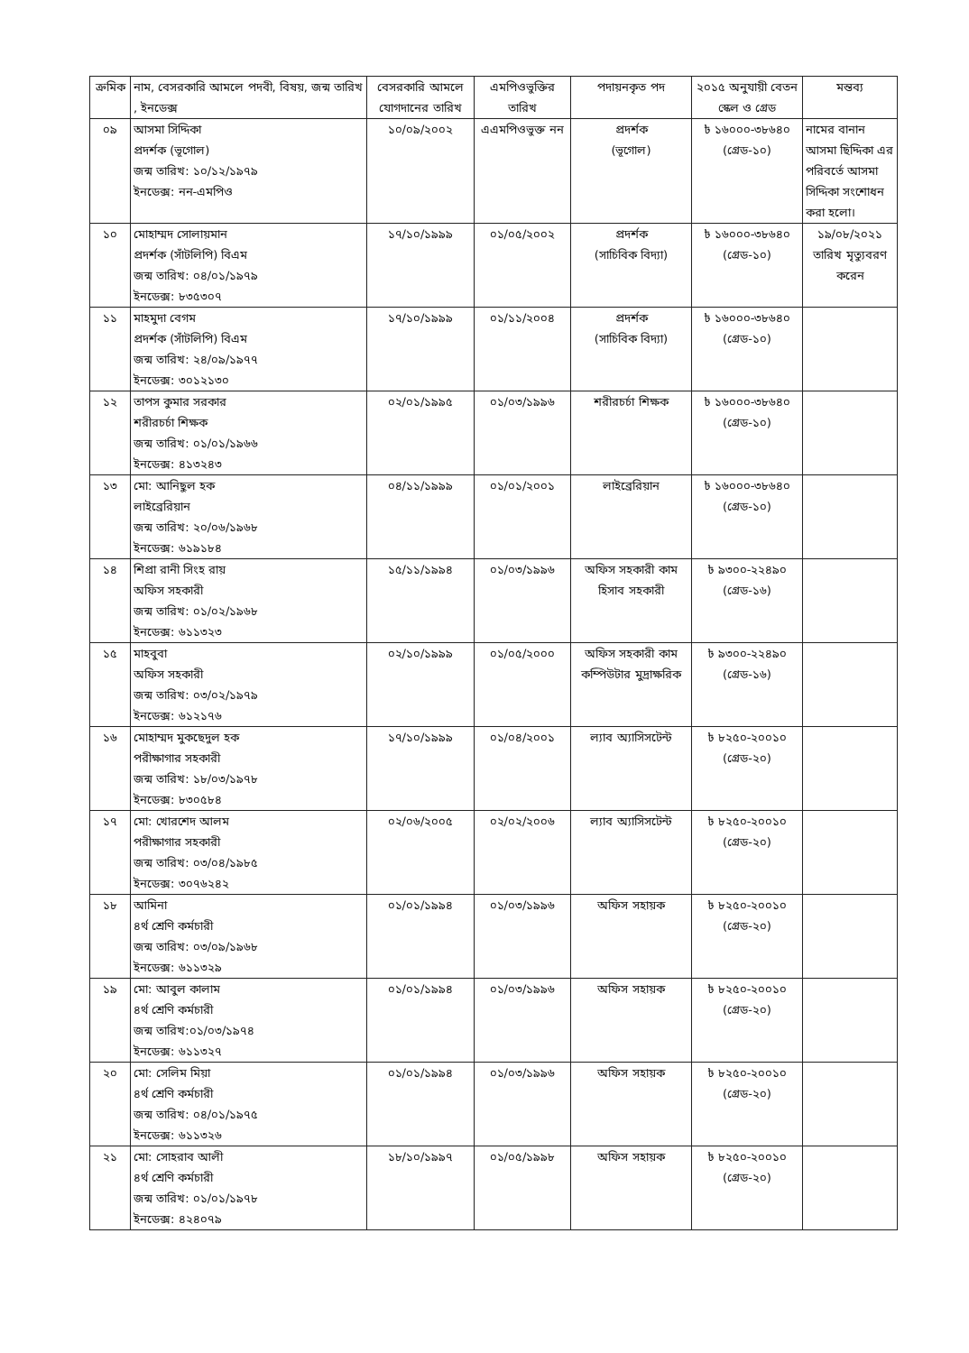| ক্রমিক | নাম, বেসরকারি আমলে পদবী, বিষয়, জন্ম তারিখ , ইনডেক্স | বেসরকারি আমলে যোগদানের তারিখ | এমপিওভুক্তির তারিখ | পদায়নকৃত পদ | ২০১৫ অনুযায়ী বেতন স্কেল ও গ্রেড | মন্তব্য |
| --- | --- | --- | --- | --- | --- | --- |
| ০৯ | আসমা সিদ্দিকা প্রদর্শক (ভূগোল) জন্ম তারিখ: ১০/১২/১৯৭৯ ইনডেক্স: নন-এমপিও | ১০/০৯/২০০২ | এএমপিওভুক্ত নন | প্রদর্শক (ভূগোল) | ৳ ১৬০০০-৩৮৬৪০ (গ্রেড-১০) | নামের বানান আসমা ছিদ্দিকা এর পরিবর্তে আসমা সিদ্দিকা সংশোধন করা হলো। |
| ১০ | মোহাম্মদ সোলায়মান প্রদর্শক (সাঁটলিপি) বিএম জন্ম তারিখ: ০৪/০১/১৯৭৯ ইনডেক্স: ৮৩৫৩০৭ | ১৭/১০/১৯৯৯ | ০১/০৫/২০০২ | প্রদর্শক (সাচিবিক বিদ্যা) | ৳ ১৬০০০-৩৮৬৪০ (গ্রেড-১০) | ১৯/০৮/২০২১ তারিখ মৃত্যুবরণ করেন |
| ১১ | মাহমুদা বেগম প্রদর্শক (সাঁটলিপি) বিএম জন্ম তারিখ: ২৪/০৯/১৯৭৭ ইনডেক্স: ৩০১২১৩০ | ১৭/১০/১৯৯৯ | ০১/১১/২০০৪ | প্রদর্শক (সাচিবিক বিদ্যা) | ৳ ১৬০০০-৩৮৬৪০ (গ্রেড-১০) | |
| ১২ | তাপস কুমার সরকার শরীরচর্চা শিক্ষক জন্ম তারিখ: ০১/০১/১৯৬৬ ইনডেক্স: ৪১৩২৪৩ | ০২/০১/১৯৯৫ | ০১/০৩/১৯৯৬ | শরীরচর্চা শিক্ষক | ৳ ১৬০০০-৩৮৬৪০ (গ্রেড-১০) | |
| ১৩ | মো: আনিছুল হক লাইব্রেরিয়ান জন্ম তারিখ: ২০/০৬/১৯৬৮ ইনডেক্স: ৬১৯১৮৪ | ০৪/১১/১৯৯৯ | ০১/০১/২০০১ | লাইব্রেরিয়ান | ৳ ১৬০০০-৩৮৬৪০ (গ্রেড-১০) | |
| ১৪ | শিপ্রা রানী সিংহ রায় অফিস সহকারী জন্ম তারিখ: ০১/০২/১৯৬৮ ইনডেক্স: ৬১১৩২৩ | ১৫/১১/১৯৯৪ | ০১/০৩/১৯৯৬ | অফিস সহকারী কাম হিসাব সহকারী | ৳ ৯৩০০-২২৪৯০ (গ্রেড-১৬) | |
| ১৫ | মাহবুবা অফিস সহকারী জন্ম তারিখ: ০৩/০২/১৯৭৯ ইনডেক্স: ৬১২১৭৬ | ০২/১০/১৯৯৯ | ০১/০৫/২০০০ | অফিস সহকারী কাম কম্পিউটার মুদ্রাক্ষরিক | ৳ ৯৩০০-২২৪৯০ (গ্রেড-১৬) | |
| ১৬ | মোহাম্মদ মুকছেদুল হক পরীক্ষাগার সহকারী জন্ম তারিখ: ১৮/০৩/১৯৭৮ ইনডেক্স: ৮৩০৫৮৪ | ১৭/১০/১৯৯৯ | ০১/০৪/২০০১ | ল্যাব অ্যাসিসটেন্ট | ৳ ৮২৫০-২০০১০ (গ্রেড-২০) | |
| ১৭ | মো: খোরশেদ আলম পরীক্ষাগার সহকারী জন্ম তারিখ: ০৩/০৪/১৯৮৫ ইনডেক্স: ৩০৭৬২৪২ | ০২/০৬/২০০৫ | ০২/০২/২০০৬ | ল্যাব অ্যাসিসটেন্ট | ৳ ৮২৫০-২০০১০ (গ্রেড-২০) | |
| ১৮ | আমিনা ৪র্থ শ্রেণি কর্মচারী জন্ম তারিখ: ০৩/০৯/১৯৬৮ ইনডেক্স: ৬১১৩২৯ | ০১/০১/১৯৯৪ | ০১/০৩/১৯৯৬ | অফিস সহায়ক | ৳ ৮২৫০-২০০১০ (গ্রেড-২০) | |
| ১৯ | মো: আবুল কালাম ৪র্থ শ্রেণি কর্মচারী জন্ম তারিখ:০১/০৩/১৯৭৪ ইনডেক্স: ৬১১৩২৭ | ০১/০১/১৯৯৪ | ০১/০৩/১৯৯৬ | অফিস সহায়ক | ৳ ৮২৫০-২০০১০ (গ্রেড-২০) | |
| ২০ | মো: সেলিম মিয়া ৪র্থ শ্রেণি কর্মচারী জন্ম তারিখ: ০৪/০১/১৯৭৫ ইনডেক্স: ৬১১৩২৬ | ০১/০১/১৯৯৪ | ০১/০৩/১৯৯৬ | অফিস সহায়ক | ৳ ৮২৫০-২০০১০ (গ্রেড-২০) | |
| ২১ | মো: সোহরাব আলী ৪র্থ শ্রেণি কর্মচারী জন্ম তারিখ: ০১/০১/১৯৭৮ ইনডেক্স: ৪২৪০৭৯ | ১৮/১০/১৯৯৭ | ০১/০৫/১৯৯৮ | অফিস সহায়ক | ৳ ৮২৫০-২০০১০ (গ্রেড-২০) | |